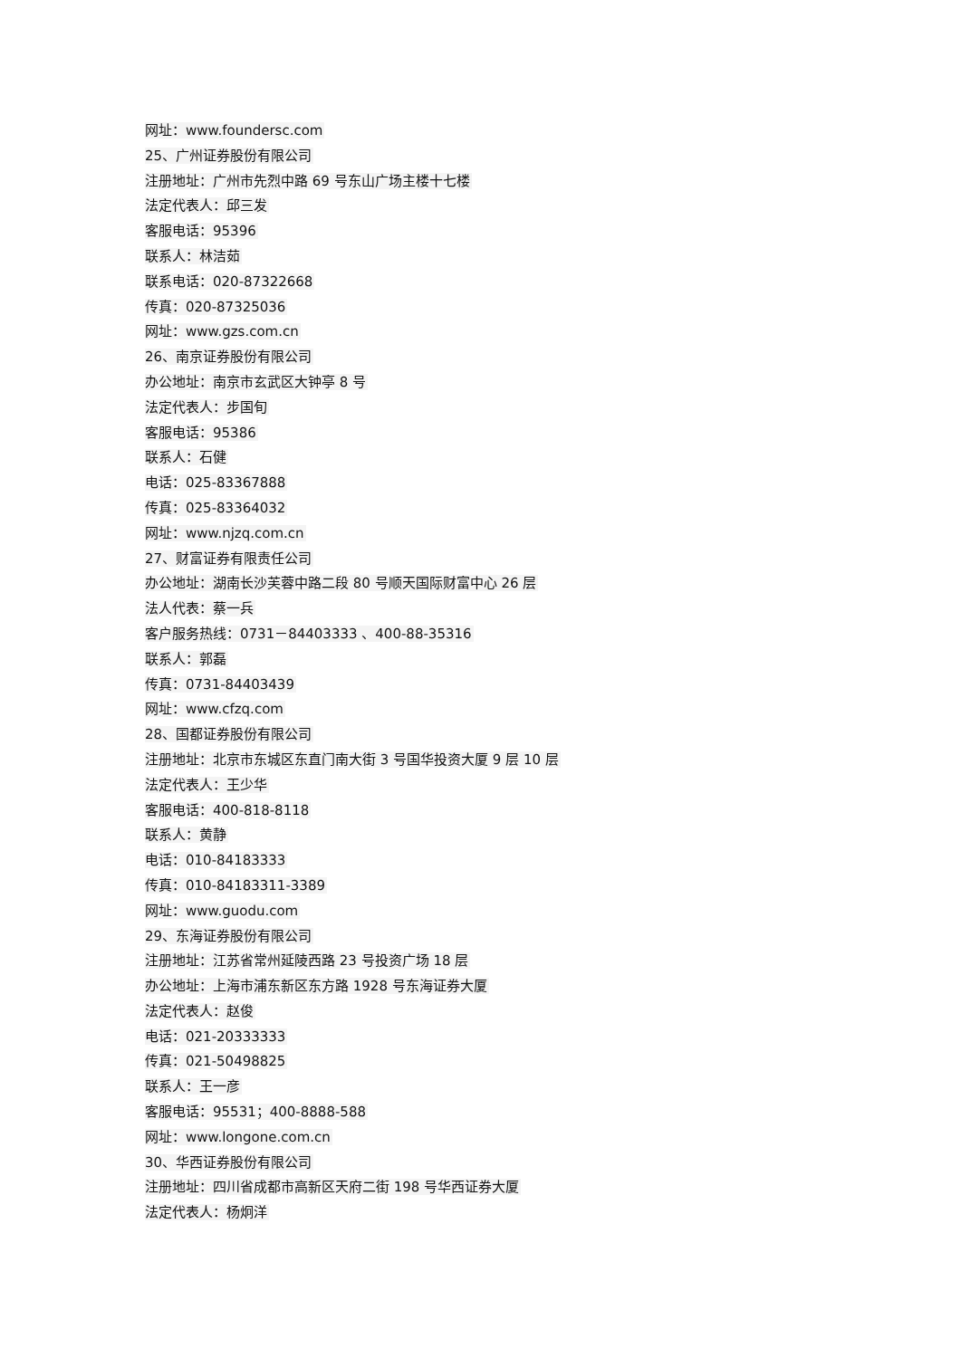网址：www.foundersc.com
25、广州证券股份有限公司
注册地址：广州市先烈中路 69 号东山广场主楼十七楼
法定代表人：邱三发
客服电话：95396
联系人：林洁茹
联系电话：020-87322668
传真：020-87325036
网址：www.gzs.com.cn
26、南京证券股份有限公司
办公地址：南京市玄武区大钟亭 8 号
法定代表人：步国旬
客服电话：95386
联系人：石健
电话：025-83367888
传真：025-83364032
网址：www.njzq.com.cn
27、财富证券有限责任公司
办公地址：湖南长沙芙蓉中路二段 80 号顺天国际财富中心 26 层
法人代表：蔡一兵
客户服务热线：0731－84403333 、400-88-35316
联系人：郭磊
传真：0731-84403439
网址：www.cfzq.com
28、国都证券股份有限公司
注册地址：北京市东城区东直门南大街 3 号国华投资大厦 9 层 10 层
法定代表人：王少华
客服电话：400-818-8118
联系人：黄静
电话：010-84183333
传真：010-84183311-3389
网址：www.guodu.com
29、东海证券股份有限公司
注册地址：江苏省常州延陵西路 23 号投资广场 18 层
办公地址：上海市浦东新区东方路 1928 号东海证券大厦
法定代表人：赵俊
电话：021-20333333
传真：021-50498825
联系人：王一彦
客服电话：95531；400-8888-588
网址：www.longone.com.cn
30、华西证券股份有限公司
注册地址：四川省成都市高新区天府二街 198 号华西证券大厦
法定代表人：杨炯洋